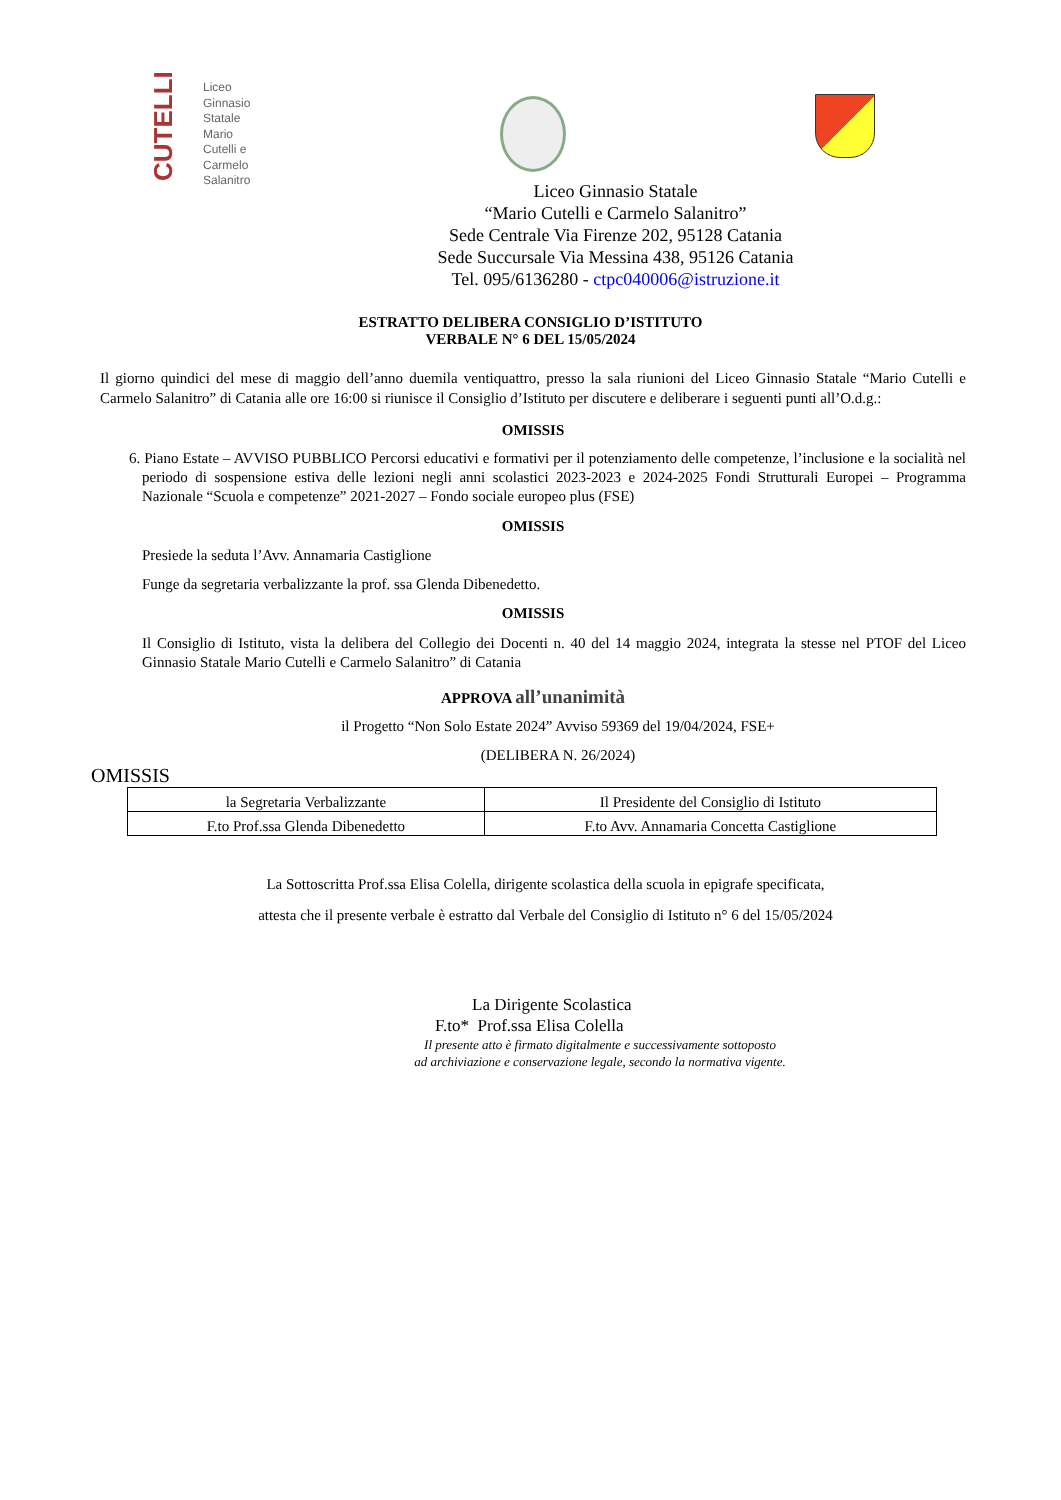CUTELLI
Liceo
Ginnasio
Statale
Mario
Cutelli e
Carmelo
Salanitro
Liceo Ginnasio Statale
“Mario Cutelli e Carmelo Salanitro”
Sede Centrale Via Firenze 202, 95128 Catania
Sede Succursale Via Messina 438, 95126 Catania
Tel. 095/6136280 - ctpc040006@istruzione.it
ESTRATTO DELIBERA CONSIGLIO D’ISTITUTO
VERBALE N° 6 DEL 15/05/2024
Il giorno quindici del mese di maggio dell’anno duemila ventiquattro, presso la sala riunioni del Liceo Ginnasio Statale “Mario Cutelli e Carmelo Salanitro” di Catania alle ore 16:00 si riunisce il Consiglio d’Istituto per discutere e deliberare i seguenti punti all’O.d.g.:
OMISSIS
6. Piano Estate – AVVISO PUBBLICO Percorsi educativi e formativi per il potenziamento delle competenze, l’inclusione e la socialità nel periodo di sospensione estiva delle lezioni negli anni scolastici 2023-2023 e 2024-2025 Fondi Strutturali Europei – Programma Nazionale “Scuola e competenze” 2021-2027 – Fondo sociale europeo plus (FSE)
OMISSIS
Presiede la seduta l’Avv. Annamaria Castiglione
Funge da segretaria verbalizzante la prof. ssa Glenda Dibenedetto.
OMISSIS
Il Consiglio di Istituto, vista la delibera del Collegio dei Docenti n. 40 del 14 maggio 2024, integrata la stesse nel PTOF del Liceo Ginnasio Statale Mario Cutelli e Carmelo Salanitro” di Catania
APPROVA all’unanimità
il Progetto “Non Solo Estate 2024” Avviso 59369 del 19/04/2024, FSE+
(DELIBERA N. 26/2024)
OMISSIS
| la Segretaria Verbalizzante | Il Presidente del Consiglio di Istituto |
| F.to Prof.ssa Glenda Dibenedetto | F.to Avv. Annamaria Concetta Castiglione |
La Sottoscritta Prof.ssa Elisa Colella, dirigente scolastica della scuola in epigrafe specificata,
attesta che il presente verbale è estratto dal Verbale del Consiglio di Istituto n° 6 del 15/05/2024
La Dirigente Scolastica
F.to* Prof.ssa Elisa Colella
Il presente atto è firmato digitalmente e successivamente sottoposto
ad archiviazione e conservazione legale, secondo la normativa vigente.